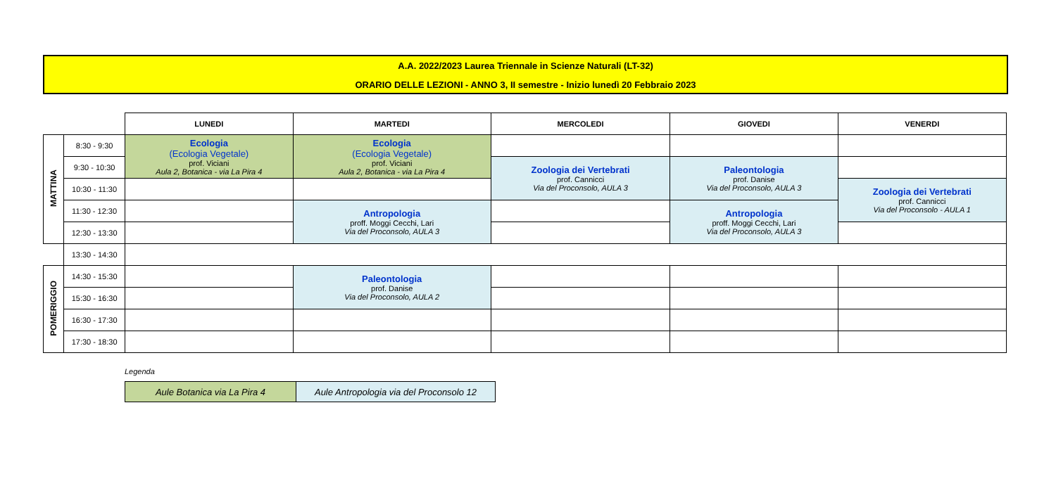A.A. 2022/2023 Laurea Triennale in Scienze Naturali (LT-32)
ORARIO DELLE LEZIONI - ANNO 3, II semestre - Inizio lunedì 20 Febbraio 2023
| | | LUNEDI | MARTEDI | MERCOLEDI | GIOVEDI | VENERDI |
| --- | --- | --- | --- | --- | --- | --- |
| MATTINA | 8:30 - 9:30 | Ecologia (Ecologia Vegetale) prof. Viciani Aula 2, Botanica - via La Pira 4 | Ecologia (Ecologia Vegetale) prof. Viciani Aula 2, Botanica - via La Pira 4 | | | |
| | 9:30 - 10:30 | | | Zoologia dei Vertebrati prof. Cannicci Via del Proconsolo, AULA 3 | Paleontologia prof. Danise Via del Proconsolo, AULA 3 | |
| | 10:30 - 11:30 | | | | | Zoologia dei Vertebrati prof. Cannicci Via del Proconsolo - AULA 1 |
| | 11:30 - 12:30 | | Antropologia proff. Moggi Cecchi, Lari Via del Proconsolo, AULA 3 | | Antropologia proff. Moggi Cecchi, Lari Via del Proconsolo, AULA 3 | |
| | 12:30 - 13:30 | | | | | |
| | 13:30 - 14:30 | | | | | |
| POMERIGGIO | 14:30 - 15:30 | | Paleontologia prof. Danise Via del Proconsolo, AULA 2 | | | |
| | 15:30 - 16:30 | | | | | |
| | 16:30 - 17:30 | | | | | |
| | 17:30 - 18:30 | | | | | |
Legenda
| Aule Botanica via La Pira 4 | Aule Antropologia via del Proconsolo 12 |